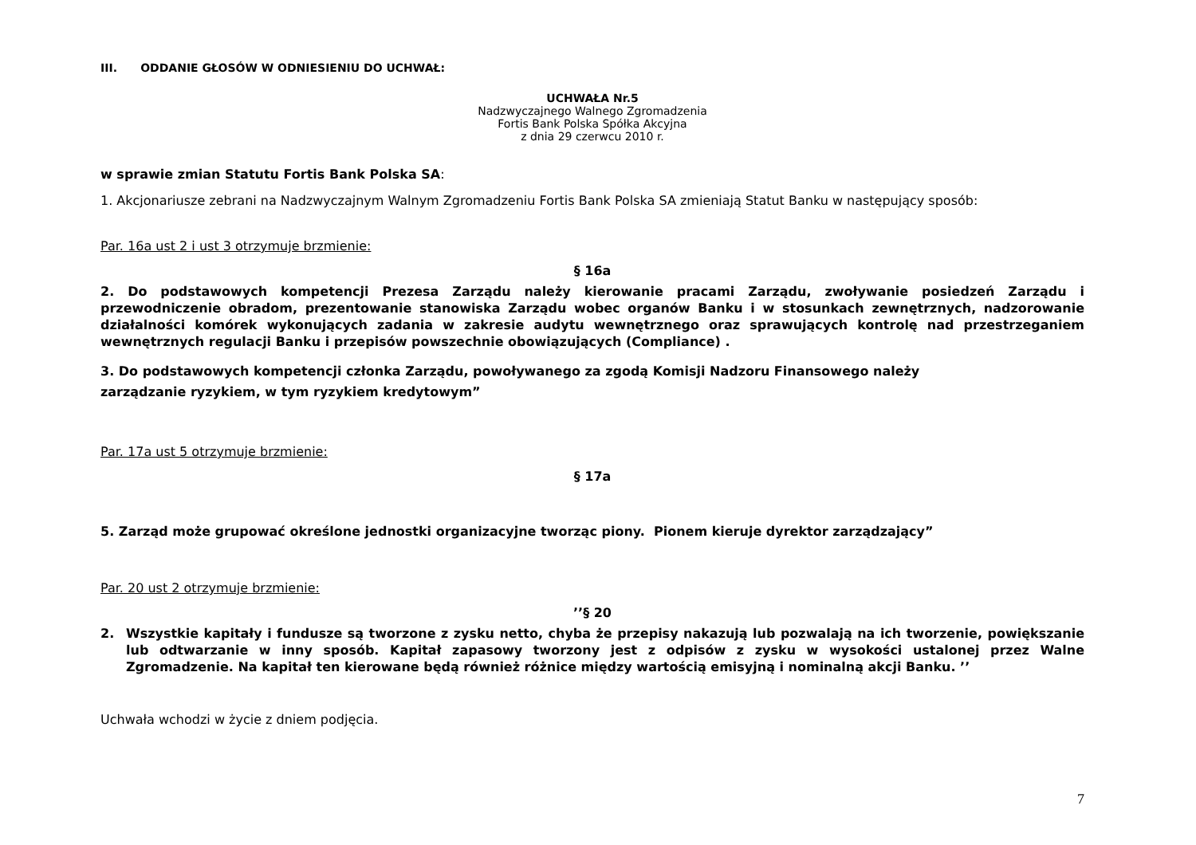III. ODDANIE GŁOSÓW W ODNIESIENIU DO UCHWAŁ:
UCHWAŁA Nr.5
Nadzwyczajnego Walnego Zgromadzenia
Fortis Bank Polska Spółka Akcyjna
z dnia 29 czerwcu 2010 r.
w sprawie zmian Statutu Fortis Bank Polska SA:
1. Akcjonariusze zebrani na Nadzwyczajnym Walnym Zgromadzeniu Fortis Bank Polska SA zmieniają Statut Banku w następujący sposób:
Par. 16a ust 2 i ust 3 otrzymuje brzmienie:
§ 16a
2. Do podstawowych kompetencji Prezesa Zarządu należy kierowanie pracami Zarządu, zwoływanie posiedzeń Zarządu i przewodniczenie obradom, prezentowanie stanowiska Zarządu wobec organów Banku i w stosunkach zewnętrznych, nadzorowanie działalności komórek wykonujących zadania w zakresie audytu wewnętrznego oraz sprawujących kontrolę nad przestrzeganiem wewnętrznych regulacji Banku i przepisów powszechnie obowiązujących (Compliance) .
3. Do podstawowych kompetencji członka Zarządu, powoływanego za zgodą Komisji Nadzoru Finansowego należy
zarządzanie ryzykiem, w tym ryzykiem kredytowym”
Par. 17a ust 5 otrzymuje brzmienie:
§ 17a
5. Zarząd może grupować określone jednostki organizacyjne tworząc piony. Pionem kieruje dyrektor zarządzający”
Par. 20 ust 2 otrzymuje brzmienie:
’’§ 20
2. Wszystkie kapitały i fundusze są tworzone z zysku netto, chyba że przepisy nakazują lub pozwalają na ich tworzenie, powiększanie lub odtwarzanie w inny sposób. Kapitał zapasowy tworzony jest z odpisów z zysku w wysokości ustalonej przez Walne Zgromadzenie. Na kapitał ten kierowane będą również różnice między wartością emisyjną i nominalną akcji Banku. ’’
Uchwała wchodzi w życie z dniem podjęcia.
7